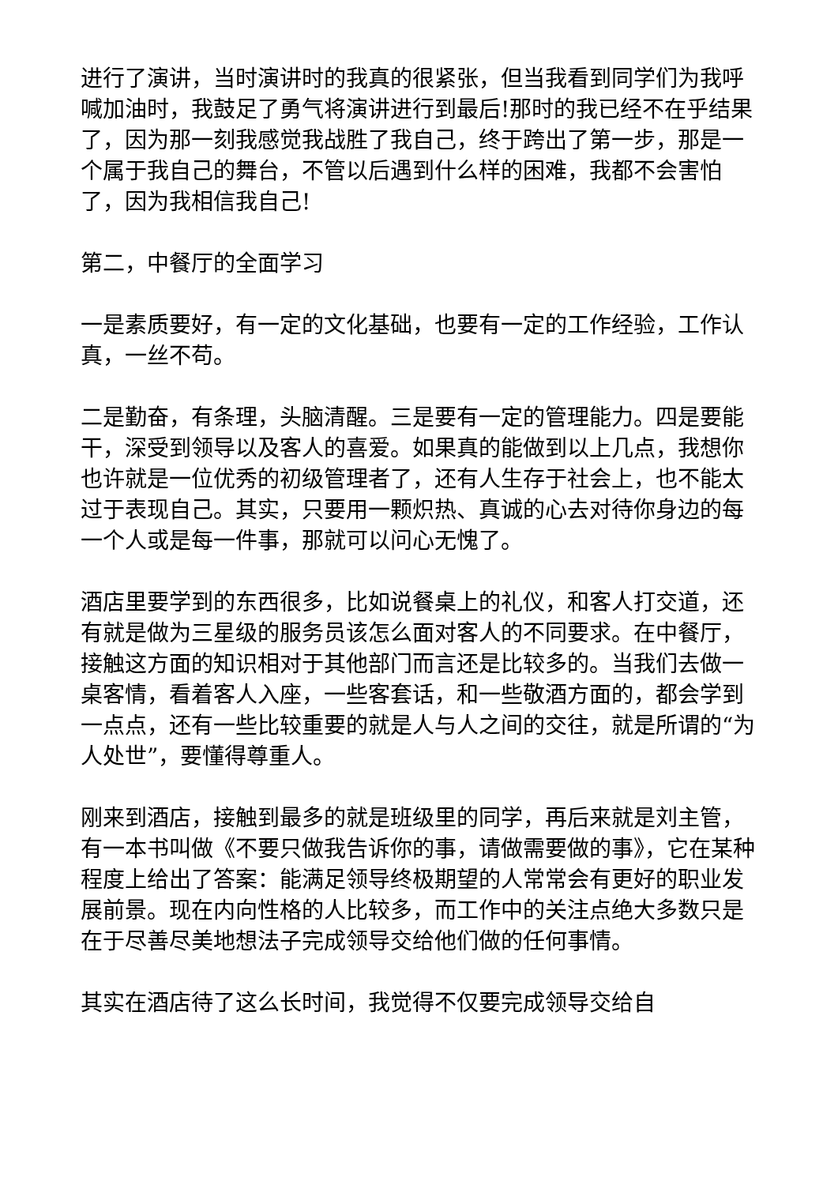进行了演讲，当时演讲时的我真的很紧张，但当我看到同学们为我呼喊加油时，我鼓足了勇气将演讲进行到最后!那时的我已经不在乎结果了，因为那一刻我感觉我战胜了我自己，终于跨出了第一步，那是一个属于我自己的舞台，不管以后遇到什么样的困难，我都不会害怕了，因为我相信我自己!
第二，中餐厅的全面学习
一是素质要好，有一定的文化基础，也要有一定的工作经验，工作认真，一丝不苟。
二是勤奋，有条理，头脑清醒。三是要有一定的管理能力。四是要能干，深受到领导以及客人的喜爱。如果真的能做到以上几点，我想你也许就是一位优秀的初级管理者了，还有人生存于社会上，也不能太过于表现自己。其实，只要用一颗炽热、真诚的心去对待你身边的每一个人或是每一件事，那就可以问心无愧了。
酒店里要学到的东西很多，比如说餐桌上的礼仪，和客人打交道，还有就是做为三星级的服务员该怎么面对客人的不同要求。在中餐厅，接触这方面的知识相对于其他部门而言还是比较多的。当我们去做一桌客情，看着客人入座，一些客套话，和一些敬酒方面的，都会学到一点点，还有一些比较重要的就是人与人之间的交往，就是所谓的“为人处世”，要懂得尊重人。
刚来到酒店，接触到最多的就是班级里的同学，再后来就是刘主管，有一本书叫做《不要只做我告诉你的事，请做需要做的事》，它在某种程度上给出了答案：能满足领导终极期望的人常常会有更好的职业发展前景。现在内向性格的人比较多，而工作中的关注点绝大多数只是在于尽善尽美地想法子完成领导交给他们做的任何事情。
其实在酒店待了这么长时间，我觉得不仅要完成领导交给自